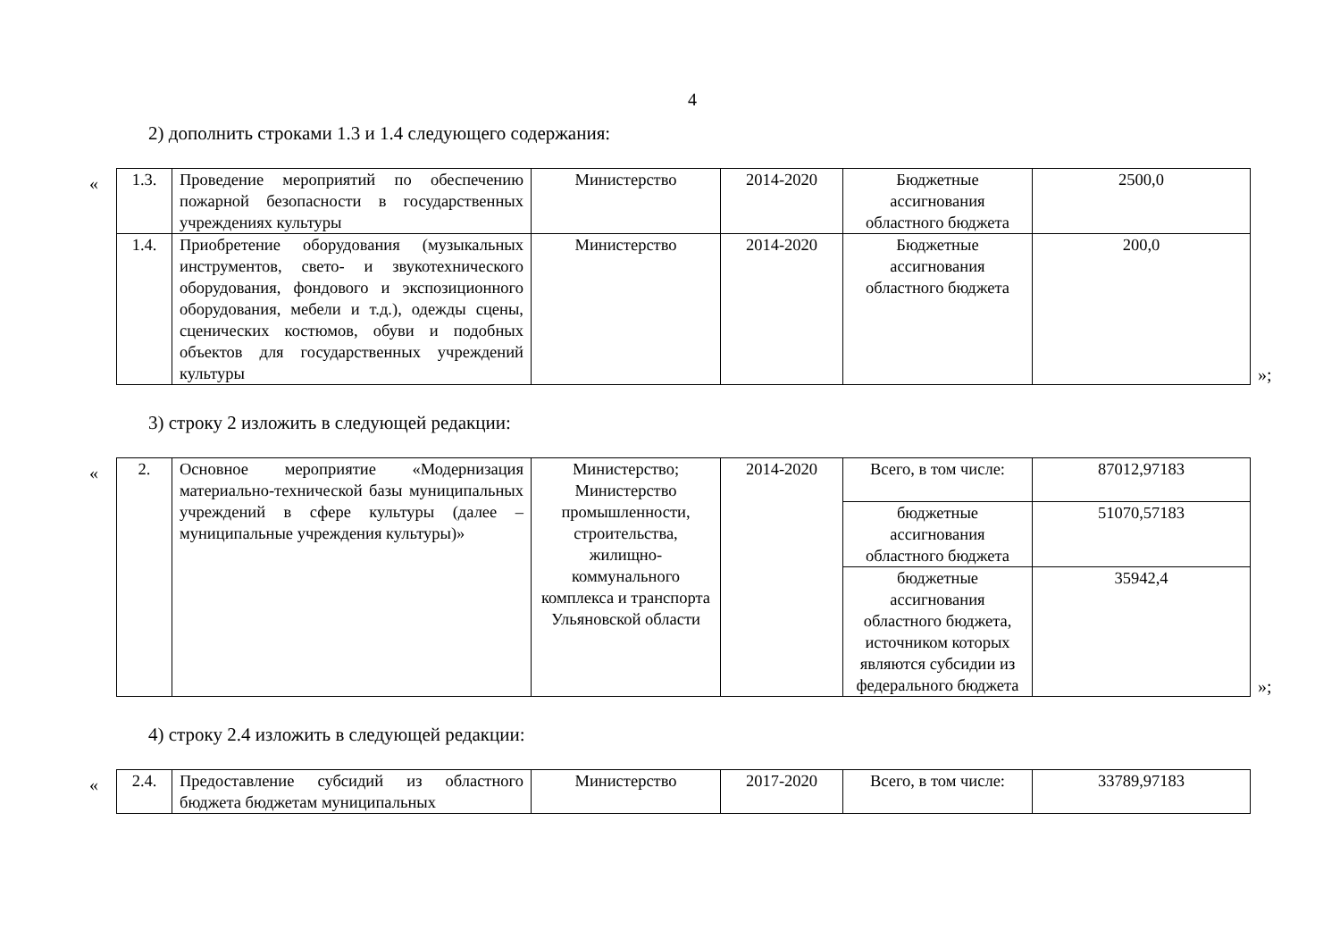4
2) дополнить строками 1.3 и 1.4 следующего содержания:
«
| 1.3. | Проведение мероприятий по обеспечению пожарной безопасности в государственных учреждениях культуры | Министерство | 2014-2020 | Бюджетные ассигнования областного бюджета | 2500,0 |
| 1.4. | Приобретение оборудования (музыкальных инструментов, свето- и звукотехнического оборудования, фондового и экспозиционного оборудования, мебели и т.д.), одежды сцены, сценических костюмов, обуви и подобных объектов для государственных учреждений культуры | Министерство | 2014-2020 | Бюджетные ассигнования областного бюджета | 200,0 |
»;
3) строку 2 изложить в следующей редакции:
«
| 2. | Основное мероприятие «Модернизация материально-технической базы муниципальных учреждений в сфере культуры (далее – муниципальные учреждения культуры)» | Министерство; Министерство промышленности, строительства, жилищно-коммунального комплекса и транспорта Ульяновской области | 2014-2020 | Всего, в том числе: | 87012,97183 |
| | | | | бюджетные ассигнования областного бюджета | 51070,57183 |
| | | | | бюджетные ассигнования областного бюджета, источником которых являются субсидии из федерального бюджета | 35942,4 |
»;
4) строку 2.4 изложить в следующей редакции:
«
| 2.4. | Предоставление субсидий из областного бюджета бюджетам муниципальных | Министерство | 2017-2020 | Всего, в том числе: | 33789,97183 |